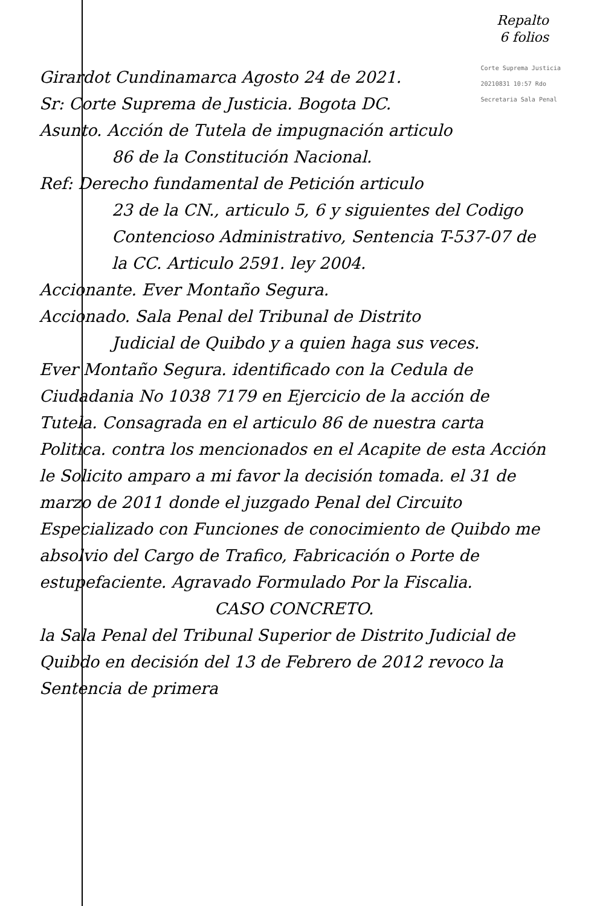Repalto
6 folios
Corte Suprema Justicia
20210831 10:57 Rdo
Secretaria Sala Penal
Girardot Cundinamarca Agosto 24 de 2021.
Sr: Corte Suprema de Justicia. Bogota DC.
Asunto. Acción de Tutela de impugnación articulo
86 de la Constitución Nacional.
Ref: Derecho fundamental de Petición articulo
23 de la CN., articulo 5, 6 y siguientes del Codigo Contencioso Administrativo, Sentencia T-537-07 de la CC. Articulo 2591. ley 2004.
Accionante. Ever Montaño Segura.
Accionado. Sala Penal del Tribunal de Distrito
Judicial de Quibdo y a quien haga sus veces.
Ever Montaño Segura. identificado con la Cedula de Ciudadania No 1038 7179 en Ejercicio de la acción de Tutela. Consagrada en el articulo 86 de nuestra carta Politica. contra los mencionados en el Acapite de esta Acción le Solicito amparo a mi favor la decisión tomada. el 31 de marzo de 2011 donde el juzgado Penal del Circuito Especializado con Funciones de conocimiento de Quibdo me absolvio del Cargo de Trafico, Fabricación o Porte de estupefaciente. Agravado Formulado Por la Fiscalia.
CASO CONCRETO.
la Sala Penal del Tribunal Superior de Distrito Judicial de Quibdo en decisión del 13 de Febrero de 2012 revoco la Sentencia de primera